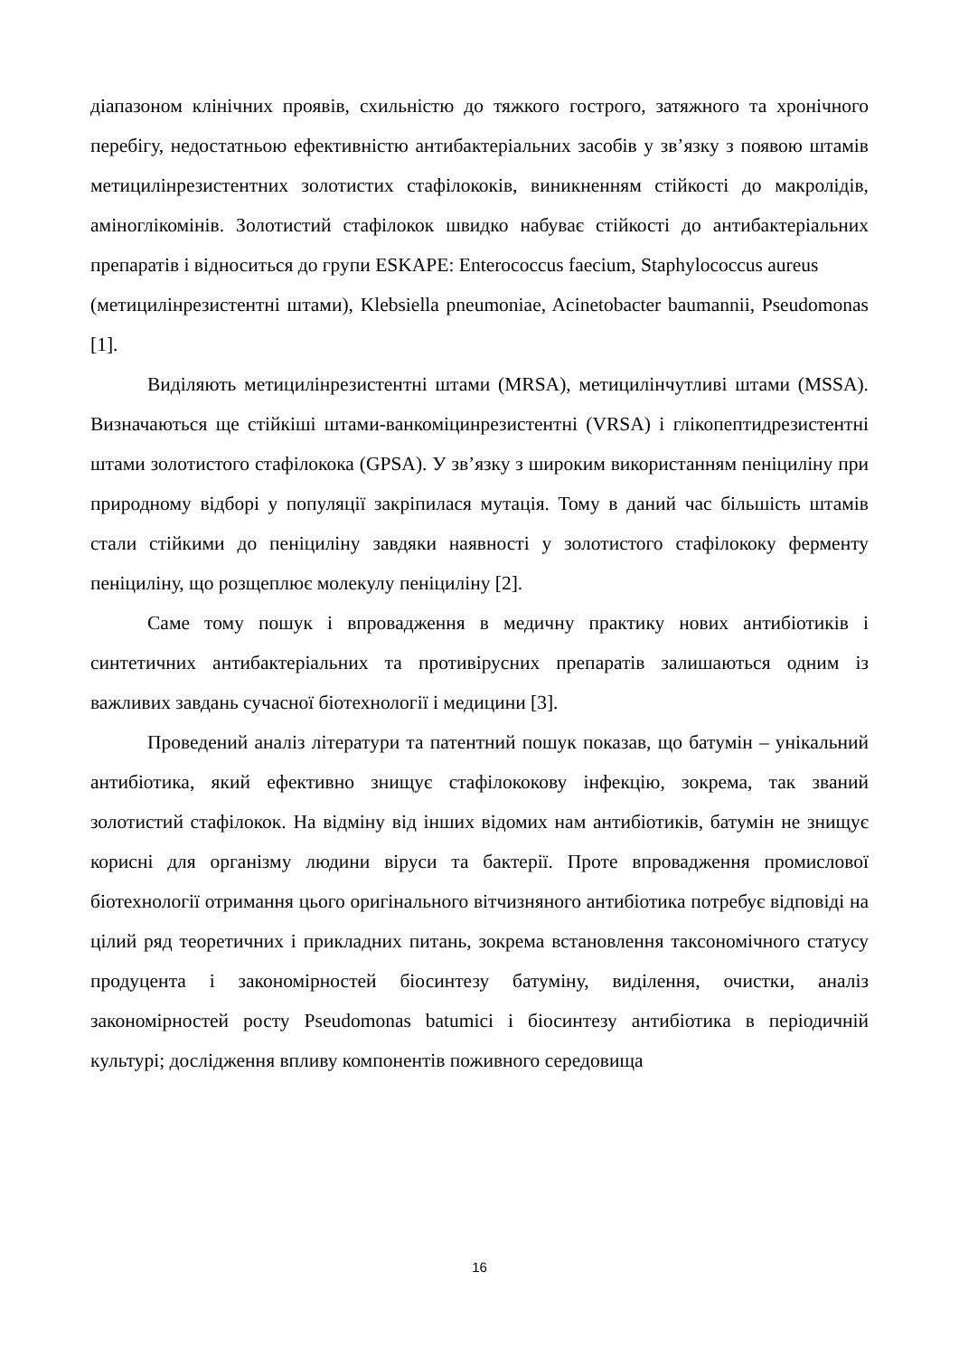діапазоном клінічних проявів, схильністю до тяжкого гострого, затяжного та хронічного перебігу, недостатньою ефективністю антибактеріальних засобів у зв’язку з появою штамів метицилінрезистентних золотистих стафілококів, виникненням стійкості до макролідів, аміноглікомінів. Золотистий стафілокок швидко набуває стійкості до антибактеріальних препаратів і відноситься до групи ESKAPE: Enterococcus faecium, Staphylococcus aureus
(метицилінрезистентні штами), Klebsiella pneumoniae, Acinetobacter baumannii, Pseudomonas [1].
Виділяють метицилінрезистентні штами (MRSA), метицилінчутливі штами (MSSA). Визначаються ще стійкіші штами-ванкоміцинрезистентні (VRSA) і глікопептидрезистентні штами золотистого стафілокока (GPSA). У зв’язку з широким використанням пеніциліну при природному відборі у популяції закріпилася мутація. Тому в даний час більшість штамів стали стійкими до пеніциліну завдяки наявності у золотистого стафілококу ферменту пеніциліну, що розщеплює молекулу пеніциліну [2].
Саме тому пошук і впровадження в медичну практику нових антибіотиків і синтетичних антибактеріальних та противірусних препаратів залишаються одним із важливих завдань сучасної біотехнології і медицини [3].
Проведений аналіз літератури та патентний пошук показав, що батумін – унікальний антибіотика, який ефективно знищує стафілококову інфекцію, зокрема, так званий золотистий стафілокок. На відміну від інших відомих нам антибіотиків, батумін не знищує корисні для організму людини віруси та бактерії. Проте впровадження промислової біотехнології отримання цього оригінального вітчизняного антибіотика потребує відповіді на цілий ряд теоретичних і прикладних питань, зокрема встановлення таксономічного статусу продуцента і закономірностей біосинтезу батуміну, виділення, очистки, аналіз закономірностей росту Pseudomonas batumici і біосинтезу антибіотика в періодичній культурі; дослідження впливу компонентів поживного середовища
16